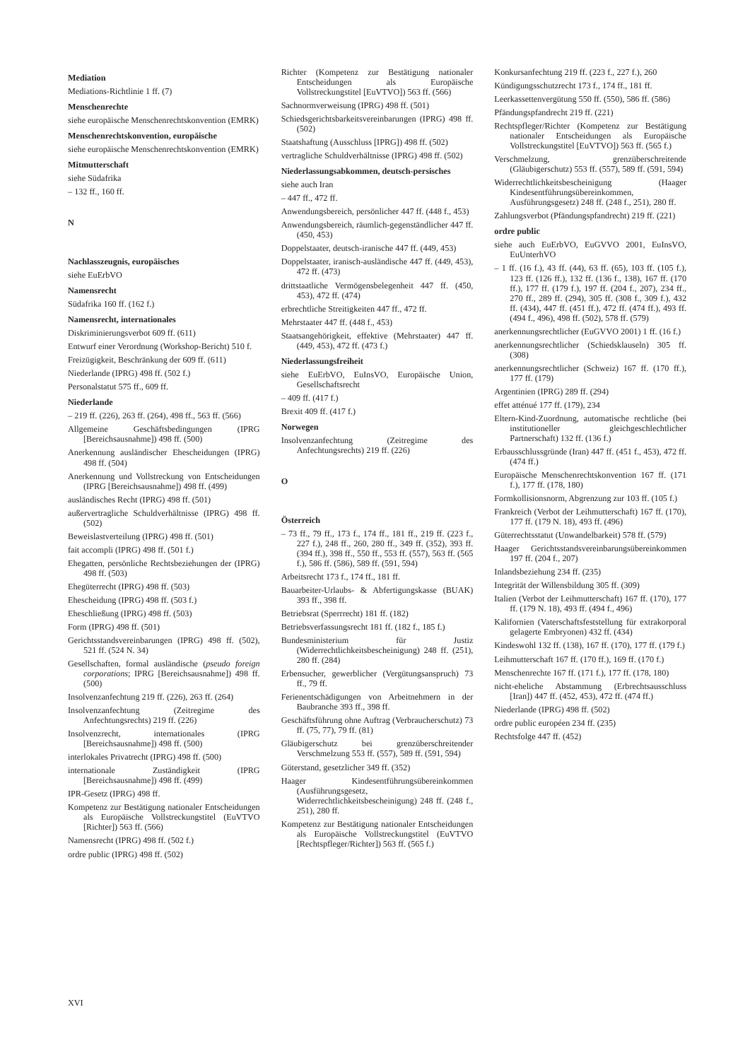Mediation
Mediations-Richtlinie 1 ff. (7)
Menschenrechte
siehe europäische Menschenrechtskonvention (EMRK)
Menschenrechtskonvention, europäische
siehe europäische Menschenrechtskonvention (EMRK)
Mitmutterschaft
siehe Südafrika
– 132 ff., 160 ff.
N
Nachlasszeugnis, europäisches
siehe EuErbVO
Namensrecht
Südafrika 160 ff. (162 f.)
Namensrecht, internationales
Diskriminierungsverbot 609 ff. (611)
Entwurf einer Verordnung (Workshop-Bericht) 510 f.
Freizügigkeit, Beschränkung der 609 ff. (611)
Niederlande (IPRG) 498 ff. (502 f.)
Personalstatut 575 ff., 609 ff.
Niederlande
– 219 ff. (226), 263 ff. (264), 498 ff., 563 ff. (566)
Allgemeine Geschäftsbedingungen (IPRG [Bereichsausnahme]) 498 ff. (500)
Anerkennung ausländischer Ehescheidungen (IPRG) 498 ff. (504)
Anerkennung und Vollstreckung von Entscheidungen (IPRG [Bereichsausnahme]) 498 ff. (499)
ausländisches Recht (IPRG) 498 ff. (501)
außervertragliche Schuldverhältnisse (IPRG) 498 ff. (502)
Beweislastverteilung (IPRG) 498 ff. (501)
fait accompli (IPRG) 498 ff. (501 f.)
Ehegatten, persönliche Rechtsbeziehungen der (IPRG) 498 ff. (503)
Ehegüterrecht (IPRG) 498 ff. (503)
Ehescheidung (IPRG) 498 ff. (503 f.)
Eheschließung (IPRG) 498 ff. (503)
Form (IPRG) 498 ff. (501)
Gerichtsstandsvereinbarungen (IPRG) 498 ff. (502), 521 ff. (524 N. 34)
Gesellschaften, formal ausländische (pseudo foreign corporations; IPRG [Bereichsausnahme]) 498 ff. (500)
Insolvenzanfechtung 219 ff. (226), 263 ff. (264)
Insolvenzanfechtung (Zeitregime des Anfechtungsrechts) 219 ff. (226)
Insolvenzrecht, internationales (IPRG [Bereichsausnahme]) 498 ff. (500)
interlokales Privatrecht (IPRG) 498 ff. (500)
internationale Zuständigkeit (IPRG [Bereichsausnahme]) 498 ff. (499)
IPR-Gesetz (IPRG) 498 ff.
Kompetenz zur Bestätigung nationaler Entscheidungen als Europäische Vollstreckungstitel (EuVTVO [Richter]) 563 ff. (566)
Namensrecht (IPRG) 498 ff. (502 f.)
ordre public (IPRG) 498 ff. (502)
Richter (Kompetenz zur Bestätigung nationaler Entscheidungen als Europäische Vollstreckungstitel [EuVTVO]) 563 ff. (566)
Sachnormverweisung (IPRG) 498 ff. (501)
Schiedsgerichtsbarkeitsvereinbarungen (IPRG) 498 ff. (502)
Staatshaftung (Ausschluss [IPRG]) 498 ff. (502)
vertragliche Schuldverhältnisse (IPRG) 498 ff. (502)
Niederlassungsabkommen, deutsch-persisches
siehe auch Iran
– 447 ff., 472 ff.
Anwendungsbereich, persönlicher 447 ff. (448 f., 453)
Anwendungsbereich, räumlich-gegenständlicher 447 ff. (450, 453)
Doppelstaater, deutsch-iranische 447 ff. (449, 453)
Doppelstaater, iranisch-ausländische 447 ff. (449, 453), 472 ff. (473)
drittstaatliche Vermögensbelegenheit 447 ff. (450, 453), 472 ff. (474)
erbrechtliche Streitigkeiten 447 ff., 472 ff.
Mehrstaater 447 ff. (448 f., 453)
Staatsangehörigkeit, effektive (Mehrstaater) 447 ff. (449, 453), 472 ff. (473 f.)
Niederlassungsfreiheit
siehe EuErbVO, EuInsVO, Europäische Union, Gesellschaftsrecht
– 409 ff. (417 f.)
Brexit 409 ff. (417 f.)
Norwegen
Insolvenzanfechtung (Zeitregime des Anfechtungsrechts) 219 ff. (226)
O
Österreich
– 73 ff., 79 ff., 173 f., 174 ff., 181 ff., 219 ff. (223 f., 227 f.), 248 ff., 260, 280 ff., 349 ff. (352), 393 ff. (394 ff.), 398 ff., 550 ff., 553 ff. (557), 563 ff. (565 f.), 586 ff. (586), 589 ff. (591, 594)
Arbeitsrecht 173 f., 174 ff., 181 ff.
Bauarbeiter-Urlaubs- & Abfertigungskasse (BUAK) 393 ff., 398 ff.
Betriebsrat (Sperrrecht) 181 ff. (182)
Betriebsverfassungsrecht 181 ff. (182 f., 185 f.)
Bundesministerium für Justiz (Widerrechtlichkeitsbescheinigung) 248 ff. (251), 280 ff. (284)
Erbensucher, gewerblicher (Vergütungsanspruch) 73 ff., 79 ff.
Ferienentschädigungen von Arbeitnehmern in der Baubranche 393 ff., 398 ff.
Geschäftsführung ohne Auftrag (Verbraucherschutz) 73 ff. (75, 77), 79 ff. (81)
Gläubigerschutz bei grenzüberschreitender Verschmelzung 553 ff. (557), 589 ff. (591, 594)
Güterstand, gesetzlicher 349 ff. (352)
Haager Kindesentführungsübereinkommen (Ausführungsgesetz, Widerrechtlichkeitsbescheinigung) 248 ff. (248 f., 251), 280 ff.
Kompetenz zur Bestätigung nationaler Entscheidungen als Europäische Vollstreckungstitel (EuVTVO [Rechtspfleger/Richter]) 563 ff. (565 f.)
Konkursanfechtung 219 ff. (223 f., 227 f.), 260
Kündigungsschutzrecht 173 f., 174 ff., 181 ff.
Leerkassettenvergütung 550 ff. (550), 586 ff. (586)
Pfändungspfandrecht 219 ff. (221)
Rechtspfleger/Richter (Kompetenz zur Bestätigung nationaler Entscheidungen als Europäische Vollstreckungstitel [EuVTVO]) 563 ff. (565 f.)
Verschmelzung, grenzüberschreitende (Gläubigerschutz) 553 ff. (557), 589 ff. (591, 594)
Widerrechtlichkeitsbescheinigung (Haager Kindesentführungsübereinkommen, Ausführungsgesetz) 248 ff. (248 f., 251), 280 ff.
Zahlungsverbot (Pfändungspfandrecht) 219 ff. (221)
ordre public
siehe auch EuErbVO, EuGVVO 2001, EuInsVO, EuUnterhVO
– 1 ff. (16 f.), 43 ff. (44), 63 ff. (65), 103 ff. (105 f.), 123 ff. (126 ff.), 132 ff. (136 f., 138), 167 ff. (170 ff.), 177 ff. (179 f.), 197 ff. (204 f., 207), 234 ff., 270 ff., 289 ff. (294), 305 ff. (308 f., 309 f.), 432 ff. (434), 447 ff. (451 ff.), 472 ff. (474 ff.), 493 ff. (494 f., 496), 498 ff. (502), 578 ff. (579)
anerkennungsrechtlicher (EuGVVO 2001) 1 ff. (16 f.)
anerkennungsrechtlicher (Schiedsklauseln) 305 ff. (308)
anerkennungsrechtlicher (Schweiz) 167 ff. (170 ff.), 177 ff. (179)
Argentinien (IPRG) 289 ff. (294)
effet atténué 177 ff. (179), 234
Eltern-Kind-Zuordnung, automatische rechtliche (bei institutioneller gleichgeschlechtlicher Partnerschaft) 132 ff. (136 f.)
Erbausschlussgründe (Iran) 447 ff. (451 f., 453), 472 ff. (474 ff.)
Europäische Menschenrechtskonvention 167 ff. (171 f.), 177 ff. (178, 180)
Formkollisionsnorm, Abgrenzung zur 103 ff. (105 f.)
Frankreich (Verbot der Leihmutterschaft) 167 ff. (170), 177 ff. (179 N. 18), 493 ff. (496)
Güterrechtsstatut (Unwandelbarkeit) 578 ff. (579)
Haager Gerichtsstandsvereinbarungsübereinkommen 197 ff. (204 f., 207)
Inlandsbeziehung 234 ff. (235)
Integrität der Willensbildung 305 ff. (309)
Italien (Verbot der Leihmutterschaft) 167 ff. (170), 177 ff. (179 N. 18), 493 ff. (494 f., 496)
Kalifornien (Vaterschaftsfeststellung für extrakorporal gelagerte Embryonen) 432 ff. (434)
Kindeswohl 132 ff. (138), 167 ff. (170), 177 ff. (179 f.)
Leihmutterschaft 167 ff. (170 ff.), 169 ff. (170 f.)
Menschenrechte 167 ff. (171 f.), 177 ff. (178, 180)
nicht-eheliche Abstammung (Erbrechtsausschluss [Iran]) 447 ff. (452, 453), 472 ff. (474 ff.)
Niederlande (IPRG) 498 ff. (502)
ordre public européen 234 ff. (235)
Rechtsfolge 447 ff. (452)
XVI